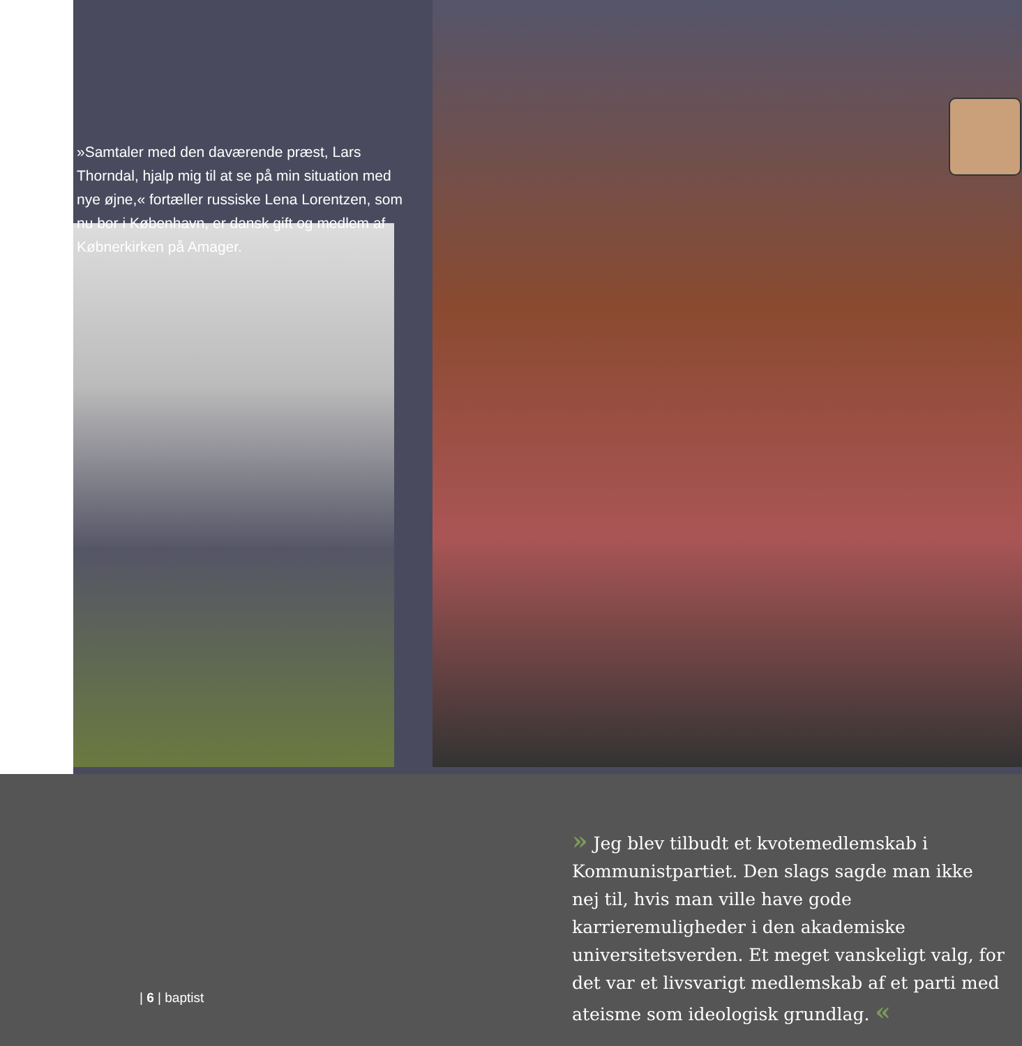»Samtaler med den daværende præst, Lars Thorndal, hjalp mig til at se på min situation med nye øjne,« fortæller russiske Lena Lorentzen, som nu bor i København, er dansk gift og medlem af Købnerkirken på Amager.
» Jeg blev tilbudt et kvotemedlemskab i Kommunistpartiet. Den slags sagde man ikke nej til, hvis man ville have gode karrieremuligheder i den akademiske universitetsverden. Et meget vanskeligt valg, for det var et livsvarigt medlemskab af et parti med ateisme som ideologisk grundlag. «
| 6 | baptist